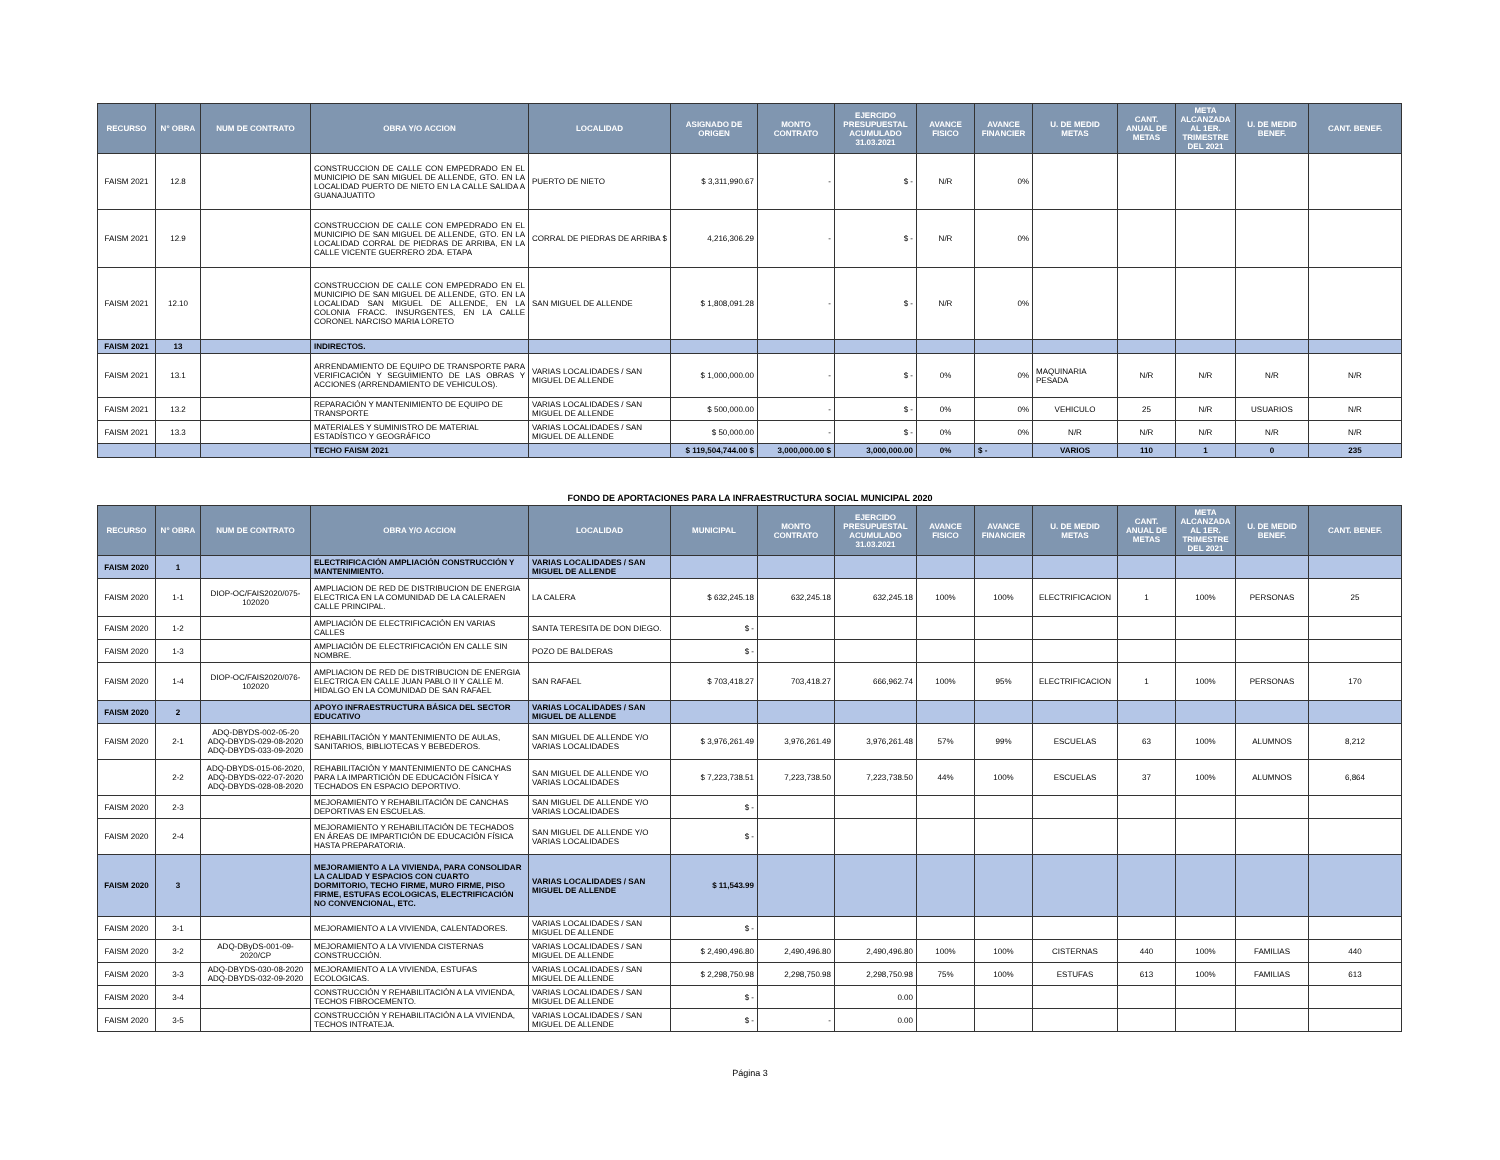| RECURSO | N° OBRA | NUM DE CONTRATO | OBRA Y/O ACCION | LOCALIDAD | ASIGNADO DE ORIGEN | MONTO CONTRATO | EJERCIDO PRESUPUESTAL ACUMULADO 31.03.2021 | AVANCE FISICO | AVANCE FINANCIER | U. DE MEDID METAS | CANT. ANUAL DE METAS | META ALCANZADA AL 1ER. TRIMESTRE DEL 2021 | U. DE MEDID BENEF. | CANT. BENEF. |
| --- | --- | --- | --- | --- | --- | --- | --- | --- | --- | --- | --- | --- | --- | --- |
| FAISM 2021 | 12.8 | | CONSTRUCCION DE CALLE CON EMPEDRADO EN EL MUNICIPIO DE SAN MIGUEL DE ALLENDE, GTO. EN LA LOCALIDAD PUERTO DE NIETO EN LA CALLE SALIDA A GUANAJUATITO | PUERTO DE NIETO | $ 3,311,990.67 | - | $ - | N/R | 0% | | | | | |
| FAISM 2021 | 12.9 | | CONSTRUCCION DE CALLE CON EMPEDRADO EN EL MUNICIPIO DE SAN MIGUEL DE ALLENDE, GTO. EN LA LOCALIDAD CORRAL DE PIEDRAS DE ARRIBA, EN LA CALLE VICENTE GUERRERO 2DA. ETAPA | CORRAL DE PIEDRAS DE ARRIBA $ | 4,216,306.29 | - | $ - | N/R | 0% | | | | | |
| FAISM 2021 | 12.10 | | CONSTRUCCION DE CALLE CON EMPEDRADO EN EL MUNICIPIO DE SAN MIGUEL DE ALLENDE, GTO. EN LA LOCALIDAD SAN MIGUEL DE ALLENDE, EN LA COLONIA FRACC. INSURGENTES, EN LA CALLE CORONEL NARCISO MARIA LORETO | SAN MIGUEL DE ALLENDE | $ 1,808,091.28 | - | $ - | N/R | 0% | | | | | |
| FAISM 2021 | 13 | | INDIRECTOS. | | | | | | | | | | | |
| FAISM 2021 | 13.1 | | ARRENDAMIENTO DE EQUIPO DE TRANSPORTE PARA VERIFICACIÓN Y SEGUIMIENTO DE LAS OBRAS Y ACCIONES (ARRENDAMIENTO DE VEHICULOS). | VARIAS LOCALIDADES / SAN MIGUEL DE ALLENDE | $ 1,000,000.00 | - | $ - | 0% | 0% | MAQUINARIA PESADA | N/R | N/R | N/R | N/R |
| FAISM 2021 | 13.2 | | REPARACIÓN Y MANTENIMIENTO DE EQUIPO DE TRANSPORTE | VARIAS LOCALIDADES / SAN MIGUEL DE ALLENDE | $ 500,000.00 | - | $ - | 0% | 0% | VEHICULO | 25 | N/R | USUARIOS | N/R |
| FAISM 2021 | 13.3 | | MATERIALES Y SUMINISTRO DE MATERIAL ESTADÍSTICO Y GEOGRÁFICO | VARIAS LOCALIDADES / SAN MIGUEL DE ALLENDE | $ 50,000.00 | - | $ - | 0% | 0% | N/R | N/R | N/R | N/R | N/R |
| | | | TECHO FAISM 2021 | | $ 119,504,744.00 $ | 3,000,000.00 $ | 3,000,000.00 | 0% | $ - | VARIOS | 110 | 1 | 0 | 235 |
FONDO DE APORTACIONES PARA LA INFRAESTRUCTURA SOCIAL MUNICIPAL 2020
| RECURSO | N° OBRA | NUM DE CONTRATO | OBRA Y/O ACCION | LOCALIDAD | MUNICIPAL | MONTO CONTRATO | EJERCIDO PRESUPUESTAL ACUMULADO 31.03.2021 | AVANCE FISICO | AVANCE FINANCIER | U. DE MEDID METAS | CANT. ANUAL DE METAS | META ALCANZADA AL 1ER. TRIMESTRE DEL 2021 | U. DE MEDID BENEF. | CANT. BENEF. |
| --- | --- | --- | --- | --- | --- | --- | --- | --- | --- | --- | --- | --- | --- | --- |
| FAISM 2020 | 1 | | ELECTRIFICACIÓN AMPLIACIÓN CONSTRUCCIÓN Y MANTENIMIENTO. | VARIAS LOCALIDADES / SAN MIGUEL DE ALLENDE | | | | | | | | | | |
| FAISM 2020 | 1-1 | DIOP-OC/FAIS2020/075-102020 | AMPLIACION DE RED DE DISTRIBUCION DE ENERGIA ELECTRICA EN LA COMUNIDAD DE LA CALERAEN CALLE PRINCIPAL. | LA CALERA | $ 632,245.18 | 632,245.18 | 632,245.18 | 100% | 100% | ELECTRIFICACION | 1 | 100% | PERSONAS | 25 |
| FAISM 2020 | 1-2 | | AMPLIACIÓN DE ELECTRIFICACIÓN EN VARIAS CALLES | SANTA TERESITA DE DON DIEGO. | $ - | | | | | | | | | |
| FAISM 2020 | 1-3 | | AMPLIACIÓN DE ELECTRIFICACIÓN EN CALLE SIN NOMBRE. | POZO DE BALDERAS | $ - | | | | | | | | | |
| FAISM 2020 | 1-4 | DIOP-OC/FAIS2020/076-102020 | AMPLIACION DE RED DE DISTRIBUCION DE ENERGIA ELECTRICA EN CALLE JUAN PABLO II Y CALLE M. HIDALGO EN LA COMUNIDAD DE SAN RAFAEL | SAN RAFAEL | $ 703,418.27 | 703,418.27 | 666,962.74 | 100% | 95% | ELECTRIFICACION | 1 | 100% | PERSONAS | 170 |
| FAISM 2020 | 2 | | APOYO INFRAESTRUCTURA BÁSICA DEL SECTOR EDUCATIVO | VARIAS LOCALIDADES / SAN MIGUEL DE ALLENDE | | | | | | | | | | |
| FAISM 2020 | 2-1 | ADQ-DBYDS-002-05-20 ADQ-DBYDS-029-08-2020 ADQ-DBYDS-033-09-2020 | REHABILITACIÓN Y MANTENIMIENTO DE AULAS, SANITARIOS, BIBLIOTECAS Y BEBEDEROS. | SAN MIGUEL DE ALLENDE Y/O VARIAS LOCALIDADES | $ 3,976,261.49 | 3,976,261.49 | 3,976,261.48 | 57% | 99% | ESCUELAS | 63 | 100% | ALUMNOS | 8,212 |
| | 2-2 | ADQ-DBYDS-015-06-2020, ADQ-DBYDS-022-07-2020 ADQ-DBYDS-028-08-2020 | REHABILITACIÓN Y MANTENIMIENTO DE CANCHAS PARA LA IMPARTICIÓN DE EDUCACIÓN FÍSICA Y TECHADOS EN ESPACIO DEPORTIVO. | SAN MIGUEL DE ALLENDE Y/O VARIAS LOCALIDADES | $ 7,223,738.51 | 7,223,738.50 | 7,223,738.50 | 44% | 100% | ESCUELAS | 37 | 100% | ALUMNOS | 6,864 |
| FAISM 2020 | 2-3 | | MEJORAMIENTO Y REHABILITACIÓN DE CANCHAS DEPORTIVAS EN ESCUELAS. | SAN MIGUEL DE ALLENDE Y/O VARIAS LOCALIDADES | $ - | | | | | | | | | |
| FAISM 2020 | 2-4 | | MEJORAMIENTO Y REHABILITACIÓN DE TECHADOS EN ÁREAS DE IMPARTICIÓN DE EDUCACIÓN FÍSICA HASTA PREPARATORIA. | SAN MIGUEL DE ALLENDE Y/O VARIAS LOCALIDADES | $ - | | | | | | | | | |
| FAISM 2020 | 3 | | MEJORAMIENTO A LA VIVIENDA, PARA CONSOLIDAR LA CALIDAD Y ESPACIOS CON CUARTO DORMITORIO, TECHO FIRME, MURO FIRME, PISO FIRME, ESTUFAS ECOLOGICAS, ELECTRIFICACIÓN NO CONVENCIONAL, ETC. | VARIAS LOCALIDADES / SAN MIGUEL DE ALLENDE | $ 11,543.99 | | | | | | | | | |
| FAISM 2020 | 3-1 | | MEJORAMIENTO A LA VIVIENDA, CALENTADORES. | VARIAS LOCALIDADES / SAN MIGUEL DE ALLENDE | $ - | | | | | | | | | |
| FAISM 2020 | 3-2 | ADQ-DByDS-001-09-2020/CP | MEJORAMIENTO A LA VIVIENDA CISTERNAS CONSTRUCCIÓN. | VARIAS LOCALIDADES / SAN MIGUEL DE ALLENDE | $ 2,490,496.80 | 2,490,496.80 | 2,490,496.80 | 100% | 100% | CISTERNAS | 440 | 100% | FAMILIAS | 440 |
| FAISM 2020 | 3-3 | ADQ-DBYDS-030-08-2020 ADQ-DBYDS-032-09-2020 | MEJORAMIENTO A LA VIVIENDA, ESTUFAS ECOLOGICAS. | VARIAS LOCALIDADES / SAN MIGUEL DE ALLENDE | $ 2,298,750.98 | 2,298,750.98 | 2,298,750.98 | 75% | 100% | ESTUFAS | 613 | 100% | FAMILIAS | 613 |
| FAISM 2020 | 3-4 | | CONSTRUCCIÓN Y REHABILITACIÓN A LA VIVIENDA, TECHOS FIBROCEMENTO. | VARIAS LOCALIDADES / SAN MIGUEL DE ALLENDE | $ - | | 0.00 | | | | | | | |
| FAISM 2020 | 3-5 | | CONSTRUCCIÓN Y REHABILITACIÓN A LA VIVIENDA, TECHOS INTRATEJA. | VARIAS LOCALIDADES / SAN MIGUEL DE ALLENDE | $ - | - | 0.00 | | | | | | | |
Página 3